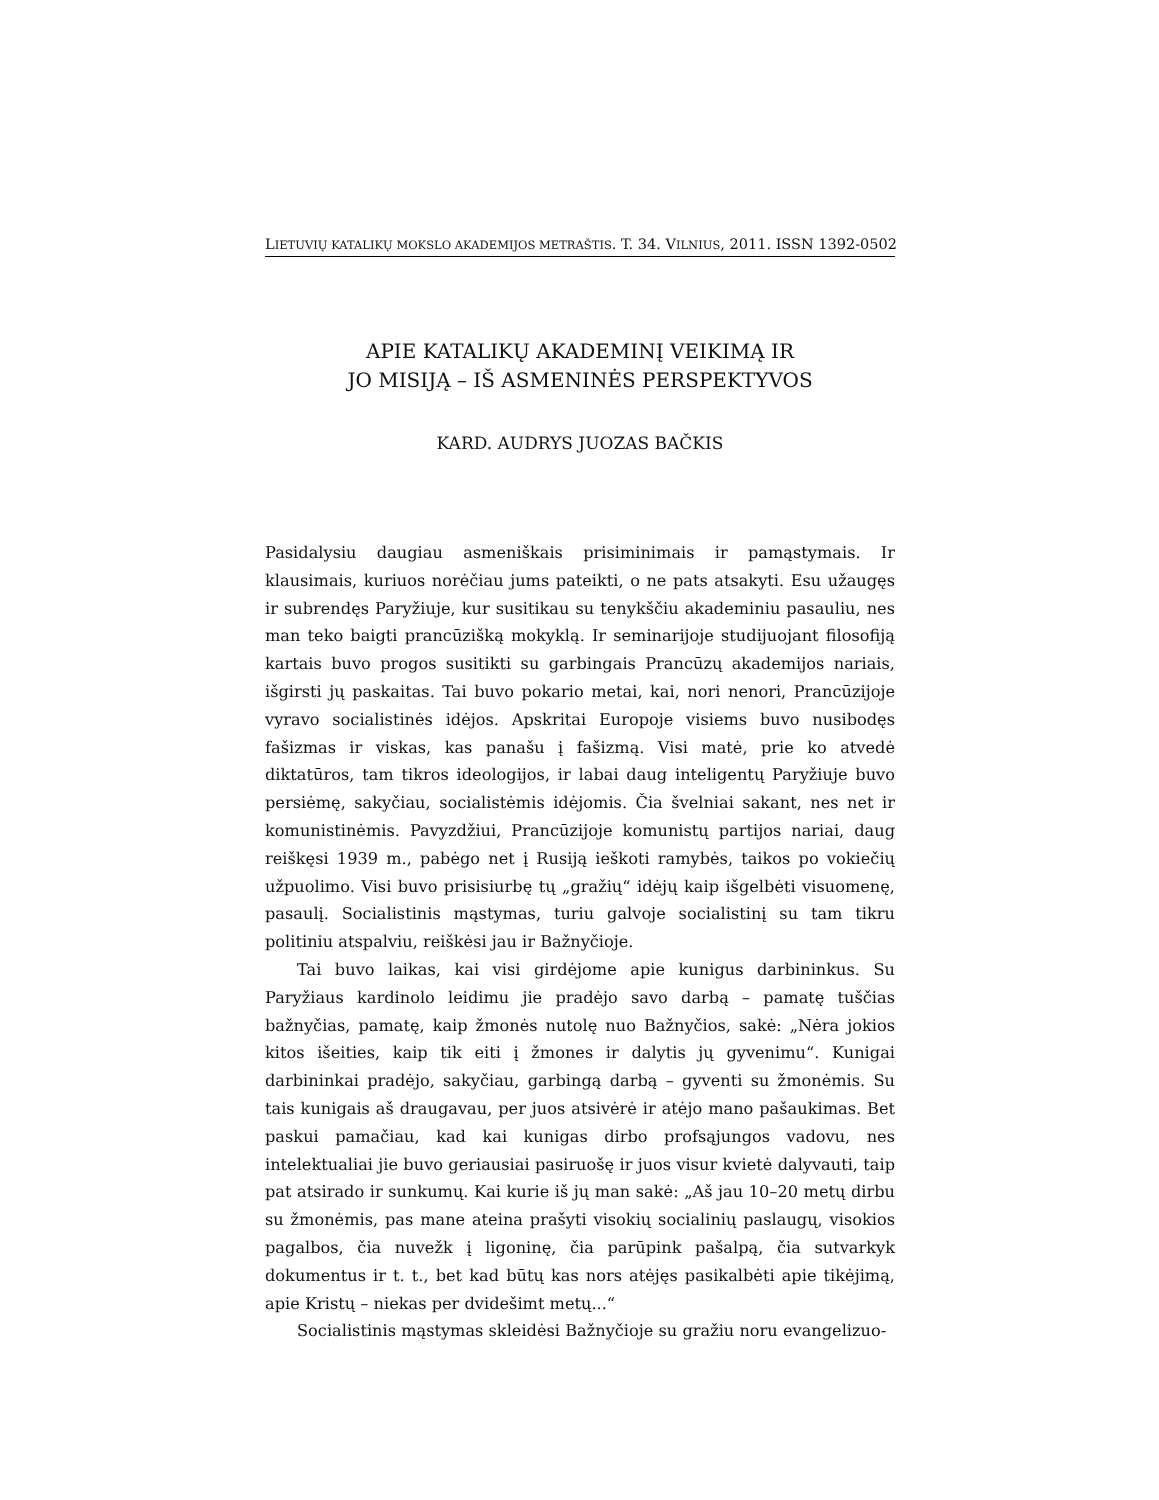LIETUVIŲ KATALIKŲ MOKSLO AKADEMIJOS METRAŠTIS. T. 34. VILNIUS, 2011. ISSN 1392-0502
APIE KATALIKŲ AKADEMINĮ VEIKIMĄ IR
JO MISIJĄ – IŠ ASMENINĖS PERSPEKTYVOS
KARD. AUDRYS JUOZAS BAČKIS
Pasidalysiu daugiau asmeniškais prisiminimais ir pamąstymais. Ir klausimais, kuriuos norėčiau jums pateikti, o ne pats atsakyti. Esu užaugęs ir subrendęs Paryžiuje, kur susitikau su tenykščiu akademiniu pasauliu, nes man teko baigti prancūzišką mokyklą. Ir seminarijoje studijuojant filosofiją kartais buvo progos susitikti su garbingais Prancūzų akademijos nariais, išgirsti jų paskaitas. Tai buvo pokario metai, kai, nori nenori, Prancūzijoje vyravo socialistinės idėjos. Apskritai Europoje visiems buvo nusibodęs fašizmas ir viskas, kas panašu į fašizmą. Visi matė, prie ko atvedė diktatūros, tam tikros ideologijos, ir labai daug inteligentų Paryžiuje buvo persiėmę, sakyčiau, socialistėmis idėjomis. Čia švelniai sakant, nes net ir komunistinėmis. Pavyzdžiui, Prancūzijoje komunistų partijos nariai, daug reiškęsi 1939 m., pabėgo net į Rusiją ieškoti ramybės, taikos po vokiečių užpuolimo. Visi buvo prisisiurbę tų „gražių“ idėjų kaip išgelbėti visuomenę, pasaulį. Socialistinis mąstymas, turiu galvoje socialistinį su tam tikru politiniu atspalviu, reiškėsi jau ir Bažnyčioje.
Tai buvo laikas, kai visi girdėjome apie kunigus darbininkus. Su Paryžiaus kardinolo leidimu jie pradėjo savo darbą – pamatę tuščias bažnyčias, pamatę, kaip žmonės nutolę nuo Bažnyčios, sakė: „Nėra jokios kitos išeities, kaip tik eiti į žmones ir dalytis jų gyvenimu“. Kunigai darbininkai pradėjo, sakyčiau, garbingą darbą – gyventi su žmonėmis. Su tais kunigais aš draugavau, per juos atsivėrė ir atėjo mano pašaukimas. Bet paskui pamačiau, kad kai kunigas dirbo profsąjungos vadovu, nes intelektualiai jie buvo geriausiai pasiruošę ir juos visur kvietė dalyvauti, taip pat atsirado ir sunkumų. Kai kurie iš jų man sakė: „Aš jau 10–20 metų dirbu su žmonėmis, pas mane ateina prašyti visokių socialinių paslaugų, visokios pagalbos, čia nuvežk į ligoninę, čia parūpink pašalpą, čia sutvarkyk dokumentus ir t. t., bet kad būtų kas nors atėjęs pasikalbėti apie tikėjimą, apie Kristų – niekas per dvidešimt metų...“
Socialistinis mąstymas skleidėsi Bažnyčioje su gražiu noru evangelizuo-